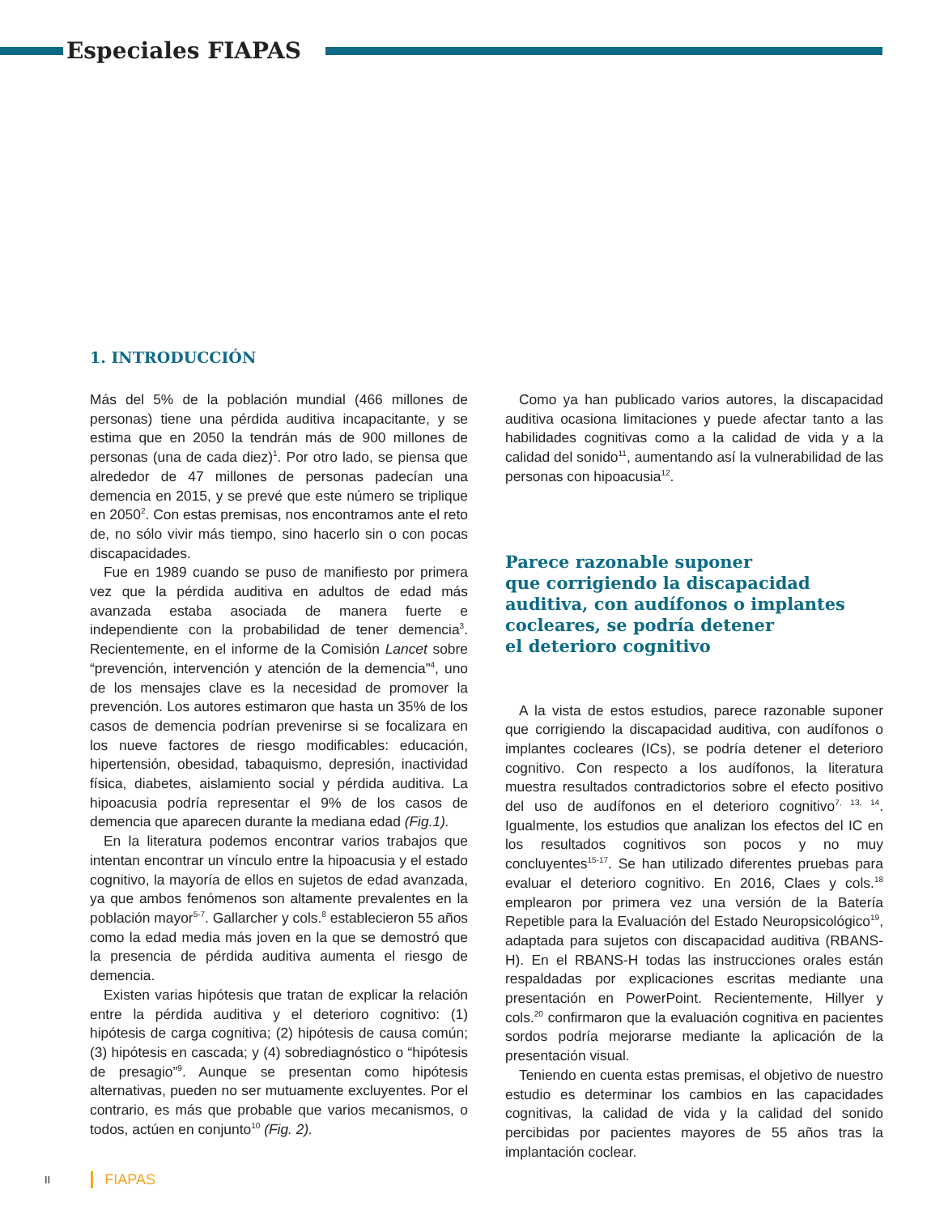Especiales FIAPAS
1. INTRODUCCIÓN
Más del 5% de la población mundial (466 millones de personas) tiene una pérdida auditiva incapacitante, y se estima que en 2050 la tendrán más de 900 millones de personas (una de cada diez)<sup>1</sup>. Por otro lado, se piensa que alrededor de 47 millones de personas padecían una demencia en 2015, y se prevé que este número se triplique en 2050<sup>2</sup>. Con estas premisas, nos encontramos ante el reto de, no sólo vivir más tiempo, sino hacerlo sin o con pocas discapacidades.
Fue en 1989 cuando se puso de manifiesto por primera vez que la pérdida auditiva en adultos de edad más avanzada estaba asociada de manera fuerte e independiente con la probabilidad de tener demencia<sup>3</sup>. Recientemente, en el informe de la Comisión Lancet sobre “prevención, intervención y atención de la demencia”<sup>4</sup>, uno de los mensajes clave es la necesidad de promover la prevención. Los autores estimaron que hasta un 35% de los casos de demencia podrían prevenirse si se focalizara en los nueve factores de riesgo modificables: educación, hipertensión, obesidad, tabaquismo, depresión, inactividad física, diabetes, aislamiento social y pérdida auditiva. La hipoacusia podría representar el 9% de los casos de demencia que aparecen durante la mediana edad (Fig.1).
En la literatura podemos encontrar varios trabajos que intentan encontrar un vínculo entre la hipoacusia y el estado cognitivo, la mayoría de ellos en sujetos de edad avanzada, ya que ambos fenómenos son altamente prevalentes en la población mayor<sup>5-7</sup>. Gallarcher y cols.<sup>8</sup> establecieron 55 años como la edad media más joven en la que se demostró que la presencia de pérdida auditiva aumenta el riesgo de demencia.
Existen varias hipótesis que tratan de explicar la relación entre la pérdida auditiva y el deterioro cognitivo: (1) hipótesis de carga cognitiva; (2) hipótesis de causa común; (3) hipótesis en cascada; y (4) sobrediagnóstico o “hipótesis de presagio”<sup>9</sup>. Aunque se presentan como hipótesis alternativas, pueden no ser mutuamente excluyentes. Por el contrario, es más que probable que varios mecanismos, o todos, actúen en conjunto<sup>10</sup> (Fig. 2).
Como ya han publicado varios autores, la discapacidad auditiva ocasiona limitaciones y puede afectar tanto a las habilidades cognitivas como a la calidad de vida y a la calidad del sonido<sup>11</sup>, aumentando así la vulnerabilidad de las personas con hipoacusia<sup>12</sup>.
Parece razonable suponer
que corrigiendo la discapacidad
auditiva, con audífonos o implantes
cocleares, se podría detener
el deterioro cognitivo
A la vista de estos estudios, parece razonable suponer que corrigiendo la discapacidad auditiva, con audífonos o implantes cocleares (ICs), se podría detener el deterioro cognitivo. Con respecto a los audífonos, la literatura muestra resultados contradictorios sobre el efecto positivo del uso de audífonos en el deterioro cognitivo<sup>7, 13, 14</sup>. Igualmente, los estudios que analizan los efectos del IC en los resultados cognitivos son pocos y no muy concluyentes<sup>15-17</sup>. Se han utilizado diferentes pruebas para evaluar el deterioro cognitivo. En 2016, Claes y cols.<sup>18</sup> emplearon por primera vez una versión de la Batería Repetible para la Evaluación del Estado Neuropsicológico<sup>19</sup>, adaptada para sujetos con discapacidad auditiva (RBANS-H). En el RBANS-H todas las instrucciones orales están respaldadas por explicaciones escritas mediante una presentación en PowerPoint. Recientemente, Hillyer y cols.<sup>20</sup> confirmaron que la evaluación cognitiva en pacientes sordos podría mejorarse mediante la aplicación de la presentación visual.
Teniendo en cuenta estas premisas, el objetivo de nuestro estudio es determinar los cambios en las capacidades cognitivas, la calidad de vida y la calidad del sonido percibidas por pacientes mayores de 55 años tras la implantación coclear.
II FIAPAS